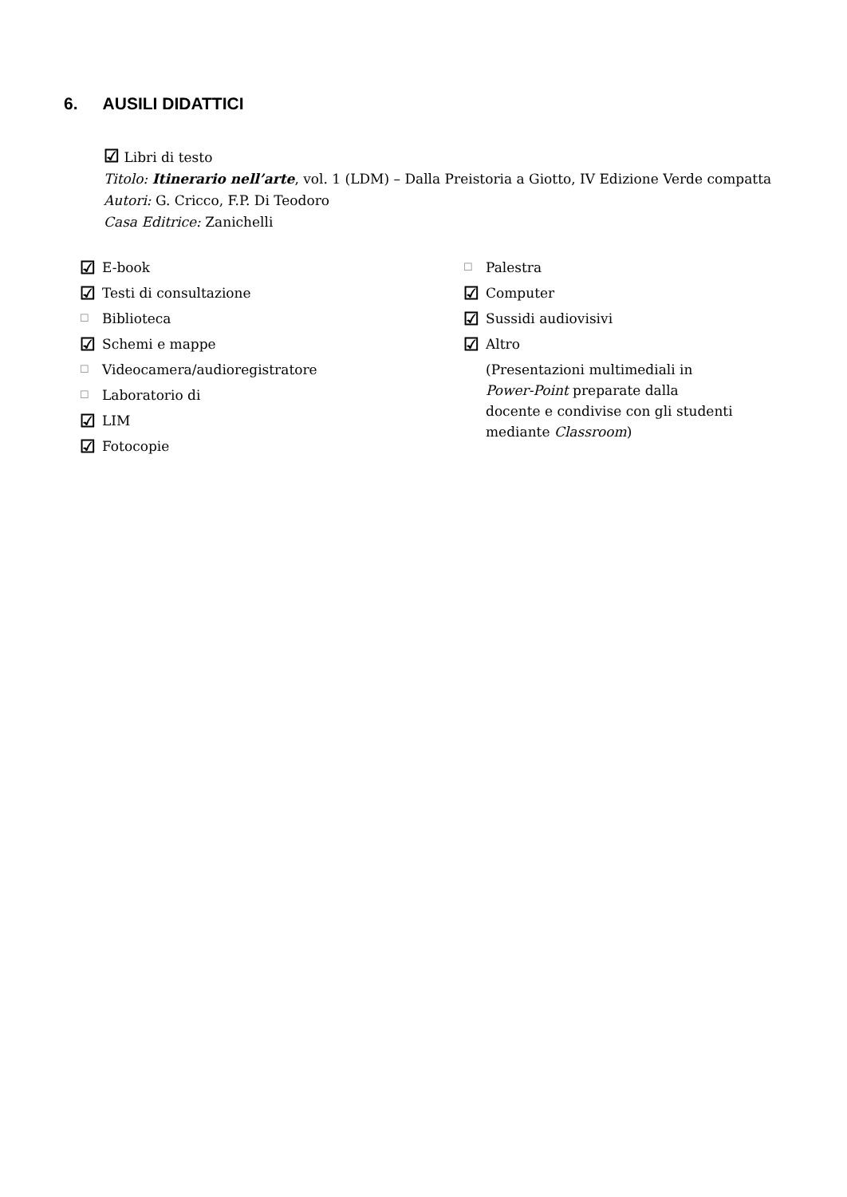6. AUSILI DIDATTICI
☑ Libri di testo
Titolo: Itinerario nell’arte, vol. 1 (LDM) – Dalla Preistoria a Giotto, IV Edizione Verde compatta
Autori: G. Cricco, F.P. Di Teodoro
Casa Editrice: Zanichelli
☑ E-book
☑ Testi di consultazione
☐ Biblioteca
☑ Schemi e mappe
☐ Videocamera/audioregistratore
☐ Laboratorio di
☑ LIM
☑ Fotocopie
☐ Palestra
☑ Computer
☑ Sussidi audiovisivi
☑ Altro
(Presentazioni multimediali in
Power-Point preparate dalla
docente e condivise con gli studenti
mediante Classroom)